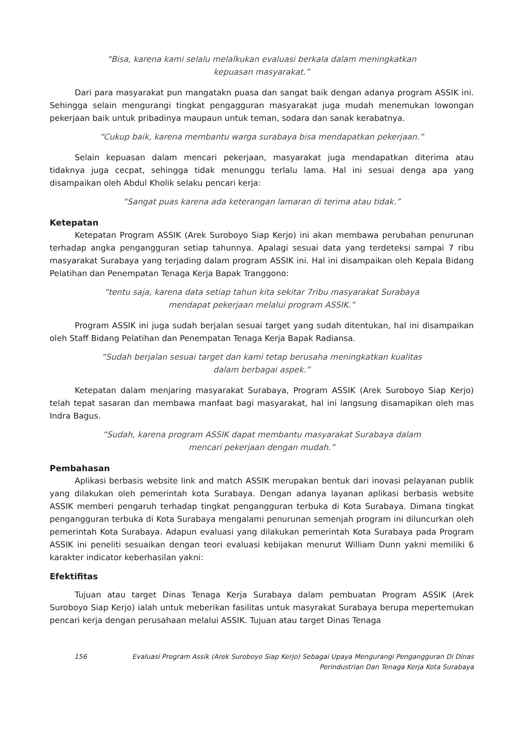“Bisa, karena kami selalu melalkukan evaluasi berkala dalam meningkatkan
kepuasan masyarakat.”
Dari para masyarakat pun mangatakn puasa dan sangat baik dengan adanya program ASSIK ini. Sehingga selain mengurangi tingkat pengagguran masyarakat juga mudah menemukan lowongan pekerjaan baik untuk pribadinya maupaun untuk teman, sodara dan sanak kerabatnya.
“Cukup baik, karena membantu warga surabaya bisa mendapatkan pekerjaan.”
Selain kepuasan dalam mencari pekerjaan, masyarakat juga mendapatkan diterima atau tidaknya juga cecpat, sehingga tidak menunggu terlalu lama. Hal ini sesuai denga apa yang disampaikan oleh Abdul Kholik selaku pencari kerja:
“Sangat puas karena ada keterangan lamaran di terima atau tidak.”
Ketepatan
Ketepatan Program ASSIK (Arek Suroboyo Siap Kerjo) ini akan membawa perubahan penurunan terhadap angka pengangguran setiap tahunnya. Apalagi sesuai data yang terdeteksi sampai 7 ribu masyarakat Surabaya yang terjading dalam program ASSIK ini. Hal ini disampaikan oleh Kepala Bidang Pelatihan dan Penempatan Tenaga Kerja Bapak Tranggono:
“tentu saja, karena data setiap tahun kita sekitar 7ribu masyarakat Surabaya
mendapat pekerjaan melalui program ASSIK.”
Program ASSIK ini juga sudah berjalan sesuai target yang sudah ditentukan, hal ini disampaikan oleh Staff Bidang Pelatihan dan Penempatan Tenaga Kerja Bapak Radiansa.
“Sudah berjalan sesuai target dan kami tetap berusaha meningkatkan kualitas
dalam berbagai aspek.”
Ketepatan dalam menjaring masyarakat Surabaya, Program ASSIK (Arek Suroboyo Siap Kerjo) telah tepat sasaran dan membawa manfaat bagi masyarakat, hal ini langsung disamapikan oleh mas Indra Bagus.
“Sudah, karena program ASSIK dapat membantu masyarakat Surabaya dalam
mencari pekerjaan dengan mudah.”
Pembahasan
Aplikasi berbasis website link and match ASSIK merupakan bentuk dari inovasi pelayanan publik yang dilakukan oleh pemerintah kota Surabaya. Dengan adanya layanan aplikasi berbasis website ASSIK memberi pengaruh terhadap tingkat pengangguran terbuka di Kota Surabaya. Dimana tingkat pengangguran terbuka di Kota Surabaya mengalami penurunan semenjah program ini diluncurkan oleh pemerintah Kota Surabaya. Adapun evaluasi yang dilakukan pemerintah Kota Surabaya pada Program ASSIK ini peneliti sesuaikan dengan teori evaluasi kebijakan menurut William Dunn yakni memiliki 6 karakter indicator keberhasilan yakni:
Efektifitas
Tujuan atau target Dinas Tenaga Kerja Surabaya dalam pembuatan Program ASSIK (Arek Suroboyo Siap Kerjo) ialah untuk meberikan fasilitas untuk masyrakat Surabaya berupa mepertemukan pencari kerja dengan perusahaan melalui ASSIK. Tujuan atau target Dinas Tenaga
156 Evaluasi Program Assik (Arek Suroboyo Siap Kerjo) Sebagai Upaya Mengurangi Pengangguran Di Dinas
Perindustrian Dan Tenaga Kerja Kota Surabaya